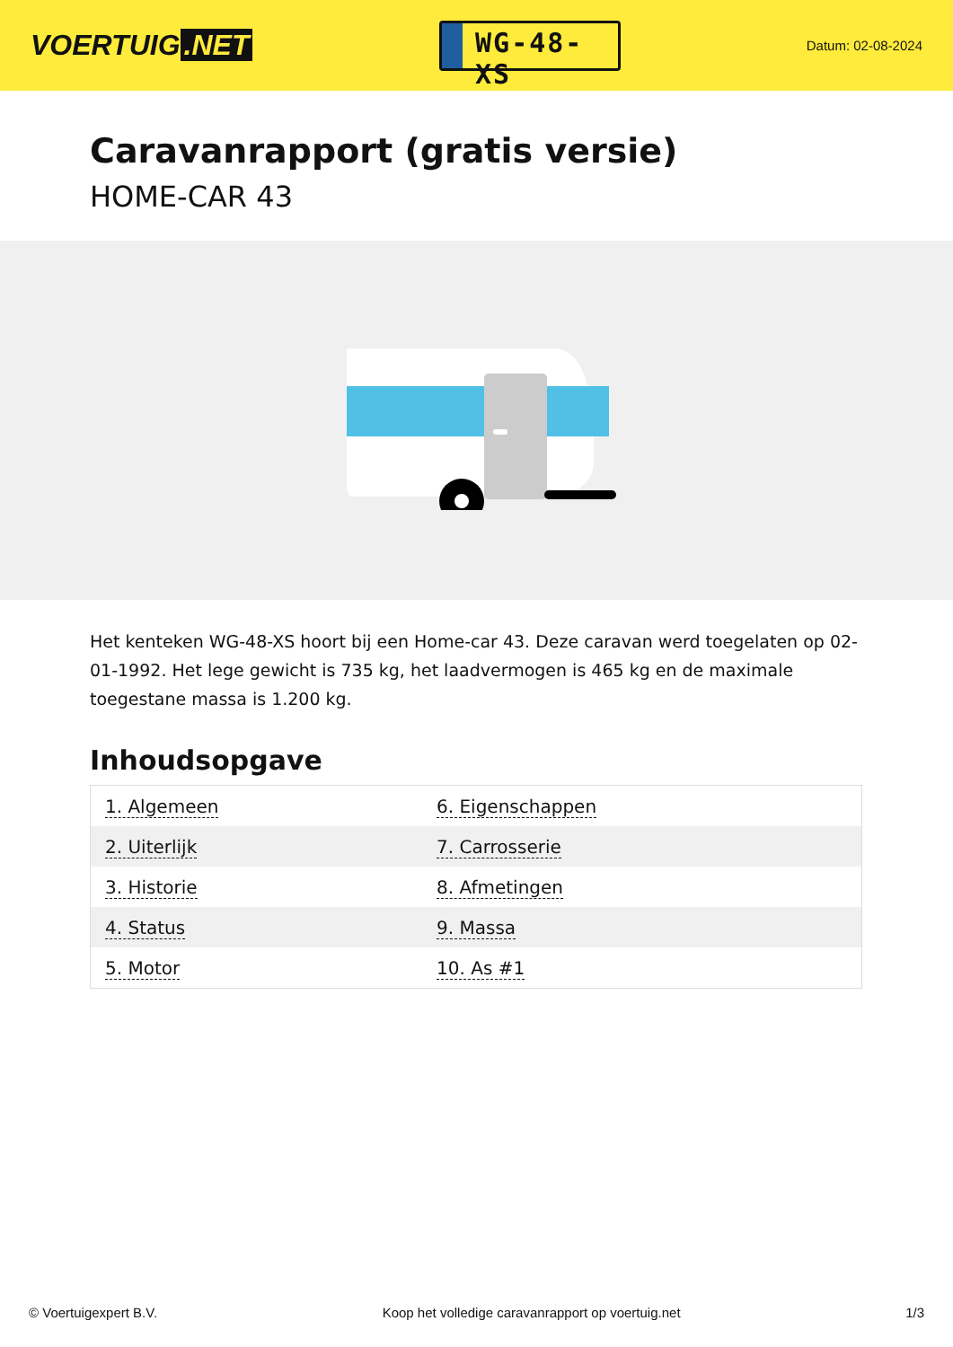VOERTUIG.NET
WG-48-XS
Datum: 02-08-2024
Caravanrapport (gratis versie)
HOME-CAR 43
Het kenteken WG-48-XS hoort bij een Home-car 43. Deze caravan werd toegelaten op 02-01-1992. Het lege gewicht is 735 kg, het laadvermogen is 465 kg en de maximale toegestane massa is 1.200 kg.
Inhoudsopgave
| 1. Algemeen | 6. Eigenschappen |
| 2. Uiterlijk | 7. Carrosserie |
| 3. Historie | 8. Afmetingen |
| 4. Status | 9. Massa |
| 5. Motor | 10. As #1 |
© Voertuigexpert B.V. Koop het volledige caravanrapport op voertuig.net 1/3